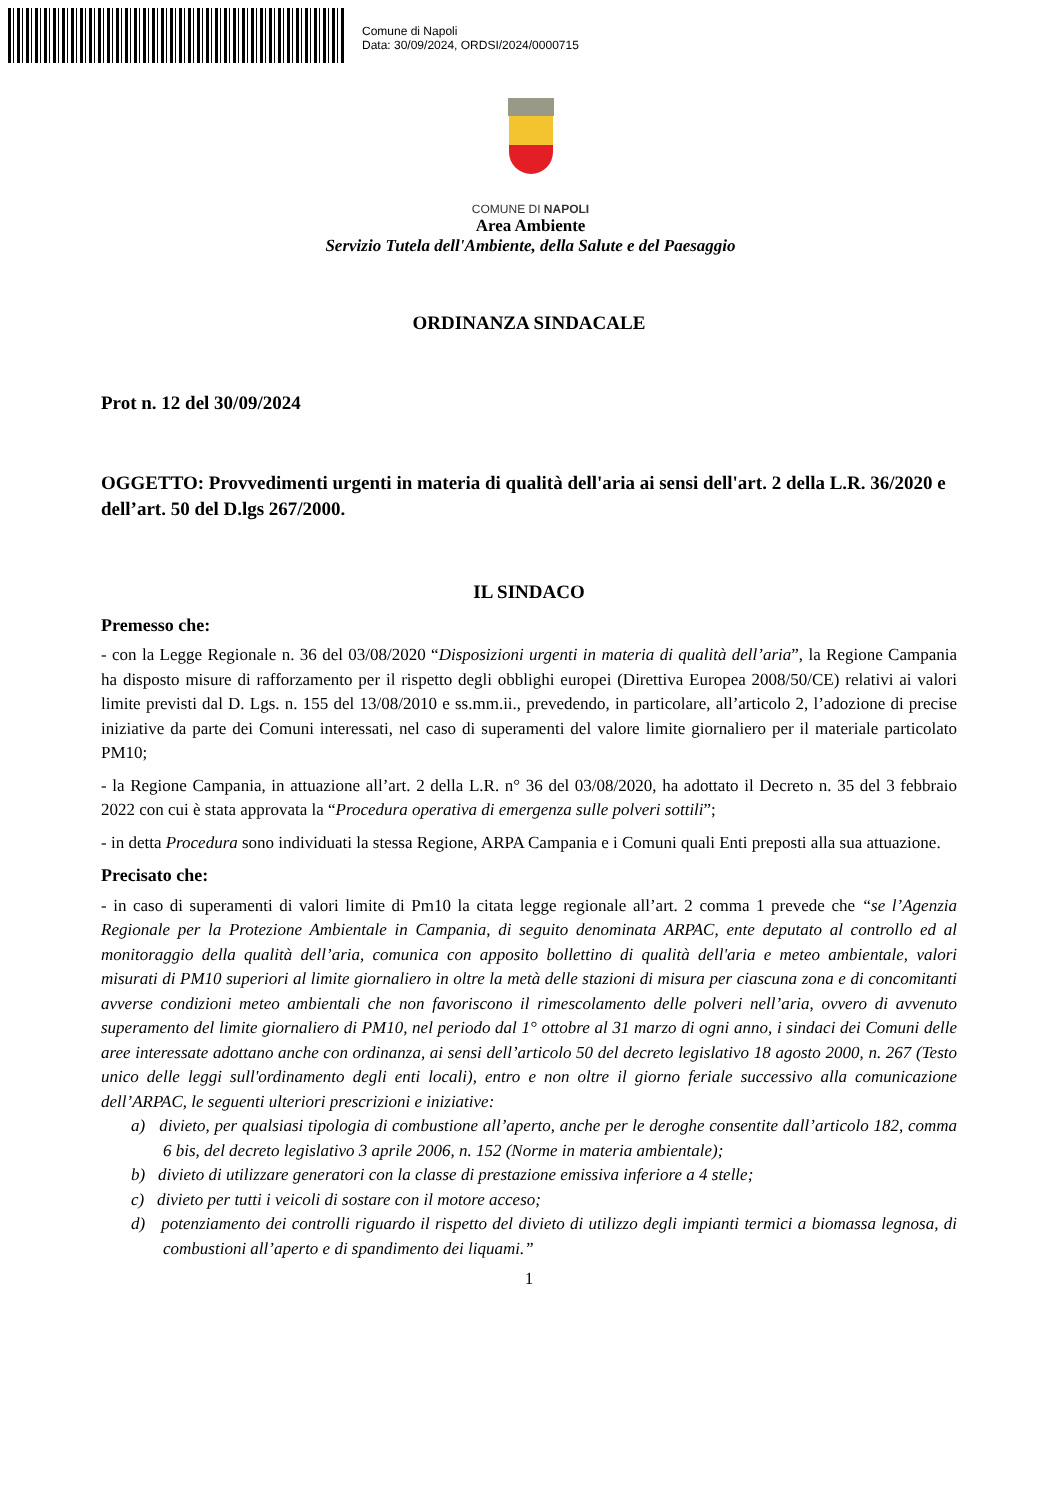Comune di Napoli
Data: 30/09/2024, ORDSI/2024/0000715
COMUNE DI NAPOLI
Area Ambiente
Servizio Tutela dell'Ambiente, della Salute e del Paesaggio
ORDINANZA SINDACALE
Prot n. 12 del 30/09/2024
OGGETTO: Provvedimenti urgenti in materia di qualità dell'aria ai sensi dell'art. 2 della L.R. 36/2020 e dell’art. 50 del D.lgs 267/2000.
IL SINDACO
Premesso che:
- con la Legge Regionale n. 36 del 03/08/2020 “Disposizioni urgenti in materia di qualità dell’aria”, la Regione Campania ha disposto misure di rafforzamento per il rispetto degli obblighi europei (Direttiva Europea 2008/50/CE) relativi ai valori limite previsti dal D. Lgs. n. 155 del 13/08/2010 e ss.mm.ii., prevedendo, in particolare, all’articolo 2, l’adozione di precise iniziative da parte dei Comuni interessati, nel caso di superamenti del valore limite giornaliero per il materiale particolato PM10;
- la Regione Campania, in attuazione all’art. 2 della L.R. n° 36 del 03/08/2020, ha adottato il Decreto n. 35 del 3 febbraio 2022 con cui è stata approvata la “Procedura operativa di emergenza sulle polveri sottili”;
- in detta Procedura sono individuati la stessa Regione, ARPA Campania e i Comuni quali Enti preposti alla sua attuazione.
Precisato che:
- in caso di superamenti di valori limite di Pm10 la citata legge regionale all’art. 2 comma 1 prevede che “se l’Agenzia Regionale per la Protezione Ambientale in Campania, di seguito denominata ARPAC, ente deputato al controllo ed al monitoraggio della qualità dell’aria, comunica con apposito bollettino di qualità dell'aria e meteo ambientale, valori misurati di PM10 superiori al limite giornaliero in oltre la metà delle stazioni di misura per ciascuna zona e di concomitanti avverse condizioni meteo ambientali che non favoriscono il rimescolamento delle polveri nell’aria, ovvero di avvenuto superamento del limite giornaliero di PM10, nel periodo dal 1° ottobre al 31 marzo di ogni anno, i sindaci dei Comuni delle aree interessate adottano anche con ordinanza, ai sensi dell’articolo 50 del decreto legislativo 18 agosto 2000, n. 267 (Testo unico delle leggi sull'ordinamento degli enti locali), entro e non oltre il giorno feriale successivo alla comunicazione dell’ARPAC, le seguenti ulteriori prescrizioni e iniziative:
a) divieto, per qualsiasi tipologia di combustione all’aperto, anche per le deroghe consentite dall’articolo 182, comma 6 bis, del decreto legislativo 3 aprile 2006, n. 152 (Norme in materia ambientale);
b) divieto di utilizzare generatori con la classe di prestazione emissiva inferiore a 4 stelle;
c) divieto per tutti i veicoli di sostare con il motore acceso;
d) potenziamento dei controlli riguardo il rispetto del divieto di utilizzo degli impianti termici a biomassa legnosa, di combustioni all’aperto e di spandimento dei liquami.”
1